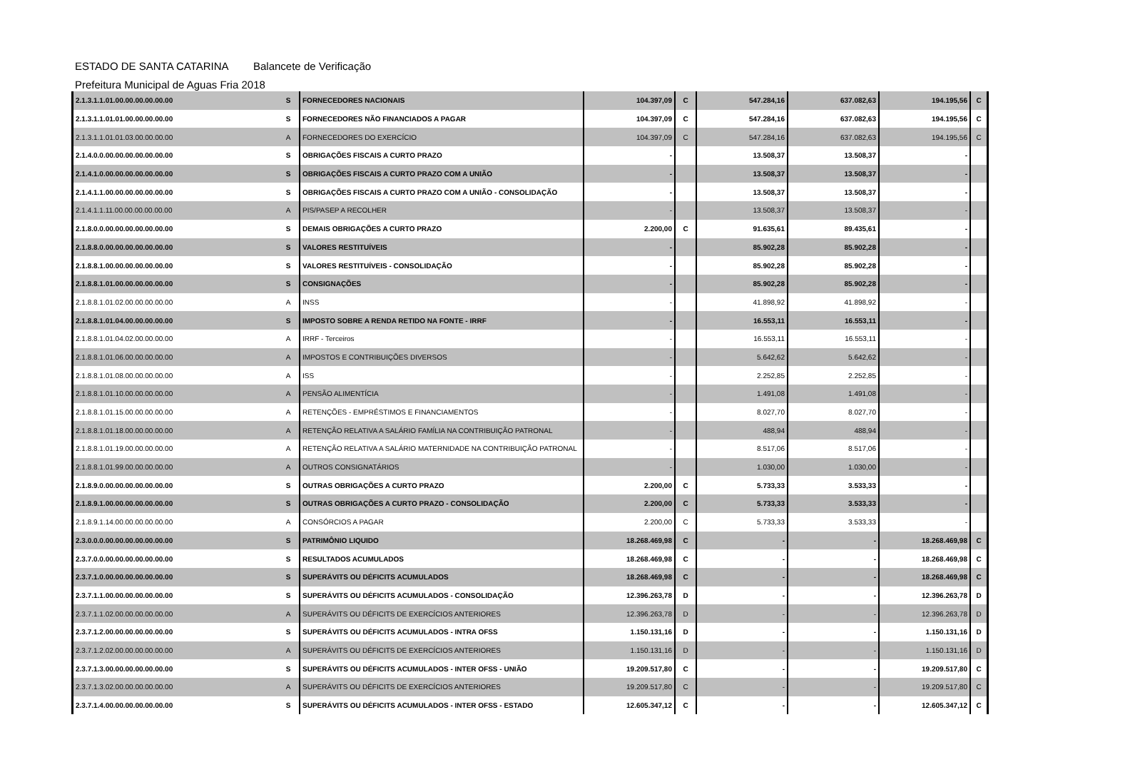ESTADO DE SANTA CATARINA Balancete de Verificação
Prefeitura Municipal de Aguas Fria 2018
| 2.1.3.1.1.01.00.00.00.00.00.00 | S | FORNECEDORES NACIONAIS | 104.397,09 | C | 547.284,16 | 637.082,63 | 194.195,56 | C |
| 2.1.3.1.1.01.01.00.00.00.00.00 | S | FORNECEDORES NÃO FINANCIADOS A PAGAR | 104.397,09 | C | 547.284,16 | 637.082,63 | 194.195,56 | C |
| 2.1.3.1.1.01.01.03.00.00.00.00 | A | FORNECEDORES DO EXERCÍCIO | 104.397,09 | C | 547.284,16 | 637.082,63 | 194.195,56 | C |
| 2.1.4.0.0.00.00.00.00.00.00.00 | S | OBRIGAÇÕES FISCAIS A CURTO PRAZO | - | | 13.508,37 | 13.508,37 | - | |
| 2.1.4.1.0.00.00.00.00.00.00.00 | S | OBRIGAÇÕES FISCAIS A CURTO PRAZO COM A UNIÃO | - | | 13.508,37 | 13.508,37 | - | |
| 2.1.4.1.1.00.00.00.00.00.00.00 | S | OBRIGAÇÕES FISCAIS A CURTO PRAZO COM A UNIÃO - CONSOLIDAÇÃO | - | | 13.508,37 | 13.508,37 | - | |
| 2.1.4.1.1.11.00.00.00.00.00.00 | A | PIS/PASEP A RECOLHER | - | | 13.508,37 | 13.508,37 | - | |
| 2.1.8.0.0.00.00.00.00.00.00.00 | S | DEMAIS OBRIGAÇÕES A CURTO PRAZO | 2.200,00 | C | 91.635,61 | 89.435,61 | - | |
| 2.1.8.8.0.00.00.00.00.00.00.00 | S | VALORES RESTITUÍVEIS | - | | 85.902,28 | 85.902,28 | - | |
| 2.1.8.8.1.00.00.00.00.00.00.00 | S | VALORES RESTITUÍVEIS - CONSOLIDAÇÃO | - | | 85.902,28 | 85.902,28 | - | |
| 2.1.8.8.1.01.00.00.00.00.00.00 | S | CONSIGNAÇÕES | - | | 85.902,28 | 85.902,28 | - | |
| 2.1.8.8.1.01.02.00.00.00.00.00 | A | INSS | - | | 41.898,92 | 41.898,92 | - | |
| 2.1.8.8.1.01.04.00.00.00.00.00 | S | IMPOSTO SOBRE A RENDA RETIDO NA FONTE - IRRF | - | | 16.553,11 | 16.553,11 | - | |
| 2.1.8.8.1.01.04.02.00.00.00.00 | A | IRRF - Terceiros | - | | 16.553,11 | 16.553,11 | - | |
| 2.1.8.8.1.01.06.00.00.00.00.00 | A | IMPOSTOS E CONTRIBUIÇÕES DIVERSOS | - | | 5.642,62 | 5.642,62 | - | |
| 2.1.8.8.1.01.08.00.00.00.00.00 | A | ISS | - | | 2.252,85 | 2.252,85 | - | |
| 2.1.8.8.1.01.10.00.00.00.00.00 | A | PENSÃO ALIMENTÍCIA | - | | 1.491,08 | 1.491,08 | - | |
| 2.1.8.8.1.01.15.00.00.00.00.00 | A | RETENÇÕES - EMPRÉSTIMOS E FINANCIAMENTOS | - | | 8.027,70 | 8.027,70 | - | |
| 2.1.8.8.1.01.18.00.00.00.00.00 | A | RETENÇÃO RELATIVA A SALÁRIO FAMÍLIA NA CONTRIBUIÇÃO PATRONAL | - | | 488,94 | 488,94 | - | |
| 2.1.8.8.1.01.19.00.00.00.00.00 | A | RETENÇÃO RELATIVA A SALÁRIO MATERNIDADE NA CONTRIBUIÇÃO PATRONAL | - | | 8.517,06 | 8.517,06 | - | |
| 2.1.8.8.1.01.99.00.00.00.00.00 | A | OUTROS CONSIGNATÁRIOS | - | | 1.030,00 | 1.030,00 | - | |
| 2.1.8.9.0.00.00.00.00.00.00.00 | S | OUTRAS OBRIGAÇÕES A CURTO PRAZO | 2.200,00 | C | 5.733,33 | 3.533,33 | - | |
| 2.1.8.9.1.00.00.00.00.00.00.00 | S | OUTRAS OBRIGAÇÕES A CURTO PRAZO - CONSOLIDAÇÃO | 2.200,00 | C | 5.733,33 | 3.533,33 | - | |
| 2.1.8.9.1.14.00.00.00.00.00.00 | A | CONSÓRCIOS A PAGAR | 2.200,00 | C | 5.733,33 | 3.533,33 | - | |
| 2.3.0.0.0.00.00.00.00.00.00.00 | S | PATRIMÔNIO LIQUIDO | 18.268.469,98 | C | - | - | 18.268.469,98 | C |
| 2.3.7.0.0.00.00.00.00.00.00.00 | S | RESULTADOS ACUMULADOS | 18.268.469,98 | C | - | - | 18.268.469,98 | C |
| 2.3.7.1.0.00.00.00.00.00.00.00 | S | SUPERÁVITS OU DÉFICITS ACUMULADOS | 18.268.469,98 | C | - | - | 18.268.469,98 | C |
| 2.3.7.1.1.00.00.00.00.00.00.00 | S | SUPERÁVITS OU DÉFICITS ACUMULADOS - CONSOLIDAÇÃO | 12.396.263,78 | D | - | - | 12.396.263,78 | D |
| 2.3.7.1.1.02.00.00.00.00.00.00 | A | SUPERÁVITS OU DÉFICITS DE EXERCÍCIOS ANTERIORES | 12.396.263,78 | D | - | - | 12.396.263,78 | D |
| 2.3.7.1.2.00.00.00.00.00.00.00 | S | SUPERÁVITS OU DÉFICITS ACUMULADOS - INTRA OFSS | 1.150.131,16 | D | - | - | 1.150.131,16 | D |
| 2.3.7.1.2.02.00.00.00.00.00.00 | A | SUPERÁVITS OU DÉFICITS DE EXERCÍCIOS ANTERIORES | 1.150.131,16 | D | - | - | 1.150.131,16 | D |
| 2.3.7.1.3.00.00.00.00.00.00.00 | S | SUPERÁVITS OU DÉFICITS ACUMULADOS - INTER OFSS - UNIÃO | 19.209.517,80 | C | - | - | 19.209.517,80 | C |
| 2.3.7.1.3.02.00.00.00.00.00.00 | A | SUPERÁVITS OU DÉFICITS DE EXERCÍCIOS ANTERIORES | 19.209.517,80 | C | - | - | 19.209.517,80 | C |
| 2.3.7.1.4.00.00.00.00.00.00.00 | S | SUPERÁVITS OU DÉFICITS ACUMULADOS - INTER OFSS - ESTADO | 12.605.347,12 | C | - | - | 12.605.347,12 | C |